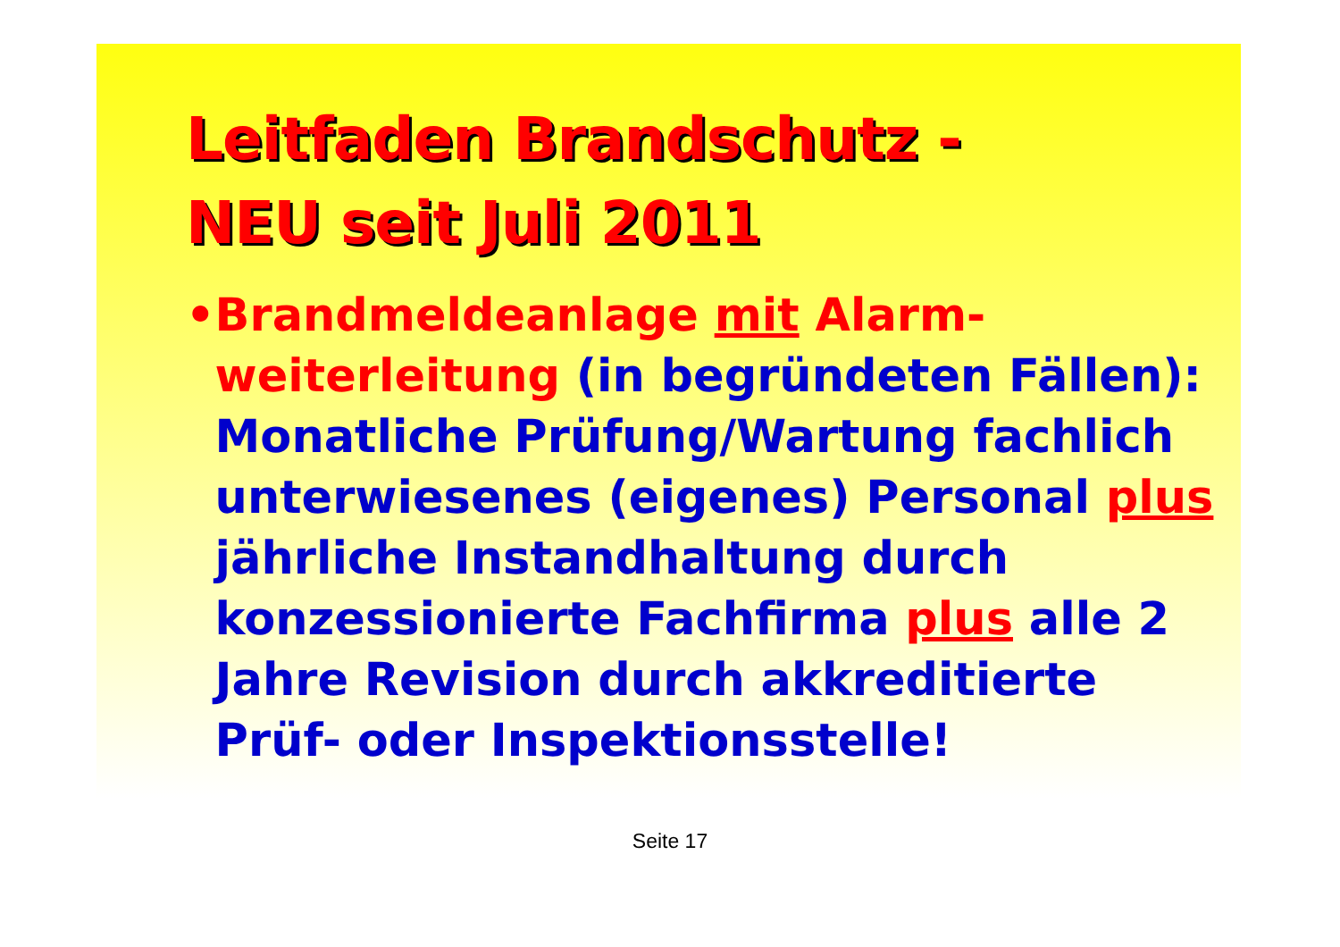Leitfaden Brandschutz -
NEU seit Juli 2011
• Brandmeldeanlage mit Alarm-weiterleitung (in begründeten Fällen): Monatliche Prüfung/Wartung fachlich unterwiesenes (eigenes) Personal plus jährliche Instandhaltung durch konzessionierte Fachfirma plus alle 2 Jahre Revision durch akkreditierte Prüf- oder Inspektionsstelle!
Seite 17